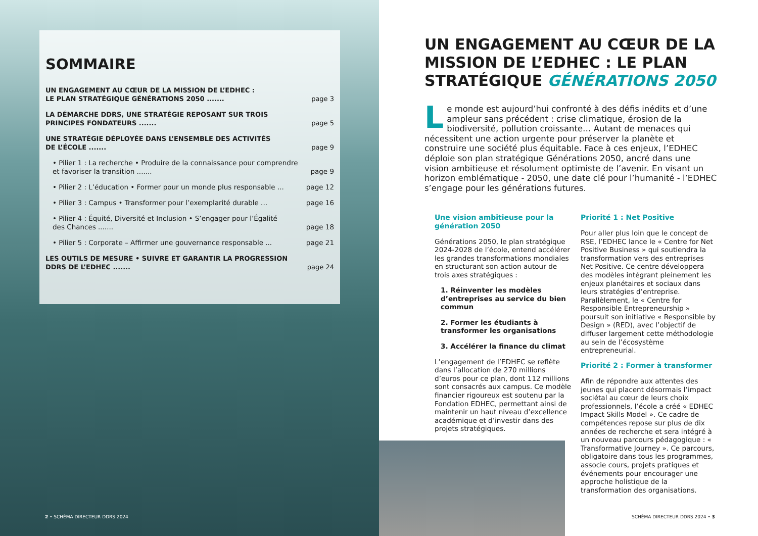SOMMAIRE
UN ENGAGEMENT AU CŒUR DE LA MISSION DE L’EDHEC :
LE PLAN STRATÉGIQUE GÉNÉRATIONS 2050 ....... page 3
LA DÉMARCHE DDRS, UNE STRATÉGIE REPOSANT SUR TROIS
PRINCIPES FONDATEURS ....... page 5
UNE STRATÉGIE DÉPLOYÉE DANS L’ENSEMBLE DES ACTIVITÉS
DE L’ÉCOLE ....... page 9
• Pilier 1 : La recherche • Produire de la connaissance pour comprendre
et favoriser la transition ....... page 9
• Pilier 2 : L’éducation • Former pour un monde plus responsable ... page 12
• Pilier 3 : Campus • Transformer pour l’exemplarité durable ... page 16
• Pilier 4 : Équité, Diversité et Inclusion • S’engager pour l’Égalité
des Chances ....... page 18
• Pilier 5 : Corporate – Affirmer une gouvernance responsable ... page 21
LES OUTILS DE MESURE • SUIVRE ET GARANTIR LA PROGRESSION
DDRS DE L’EDHEC ....... page 24
2 • SCHÉMA DIRECTEUR DDRS 2024
UN ENGAGEMENT AU CŒUR DE LA MISSION DE L’EDHEC : LE PLAN STRATÉGIQUE GÉNÉRATIONS 2050
Le monde est aujourd’hui confronté à des défis inédits et d’une ampleur sans précédent : crise climatique, érosion de la biodiversité, pollution croissante… Autant de menaces qui nécessitent une action urgente pour préserver la planète et construire une société plus équitable. Face à ces enjeux, l’EDHEC déploie son plan stratégique Générations 2050, ancré dans une vision ambitieuse et résolument optimiste de l’avenir. En visant un horizon emblématique - 2050, une date clé pour l’humanité - l’EDHEC s’engage pour les générations futures.
Une vision ambitieuse pour la génération 2050
Générations 2050, le plan stratégique 2024-2028 de l’école, entend accélérer les grandes transformations mondiales en structurant son action autour de trois axes stratégiques :
1. Réinventer les modèles d’entreprises au service du bien commun
2. Former les étudiants à transformer les organisations
3. Accélérer la finance du climat
L’engagement de l’EDHEC se reflète dans l’allocation de 270 millions d’euros pour ce plan, dont 112 millions sont consacrés aux campus. Ce modèle financier rigoureux est soutenu par la Fondation EDHEC, permettant ainsi de maintenir un haut niveau d’excellence académique et d’investir dans des projets stratégiques.
Priorité 1 : Net Positive
Pour aller plus loin que le concept de RSE, l’EDHEC lance le « Centre for Net Positive Business » qui soutiendra la transformation vers des entreprises Net Positive. Ce centre développera des modèles intégrant pleinement les enjeux planétaires et sociaux dans leurs stratégies d’entreprise. Parallèlement, le « Centre for Responsible Entrepreneurship » poursuit son initiative « Responsible by Design » (RED), avec l’objectif de diffuser largement cette méthodologie au sein de l’écosystème entrepreneurial.
Priorité 2 : Former à transformer
Afin de répondre aux attentes des jeunes qui placent désormais l’impact sociétal au cœur de leurs choix professionnels, l’école a créé « EDHEC Impact Skills Model ». Ce cadre de compétences repose sur plus de dix années de recherche et sera intégré à un nouveau parcours pédagogique : « Transformative Journey ». Ce parcours, obligatoire dans tous les programmes, associe cours, projets pratiques et événements pour encourager une approche holistique de la transformation des organisations.
SCHÉMA DIRECTEUR DDRS 2024 • 3